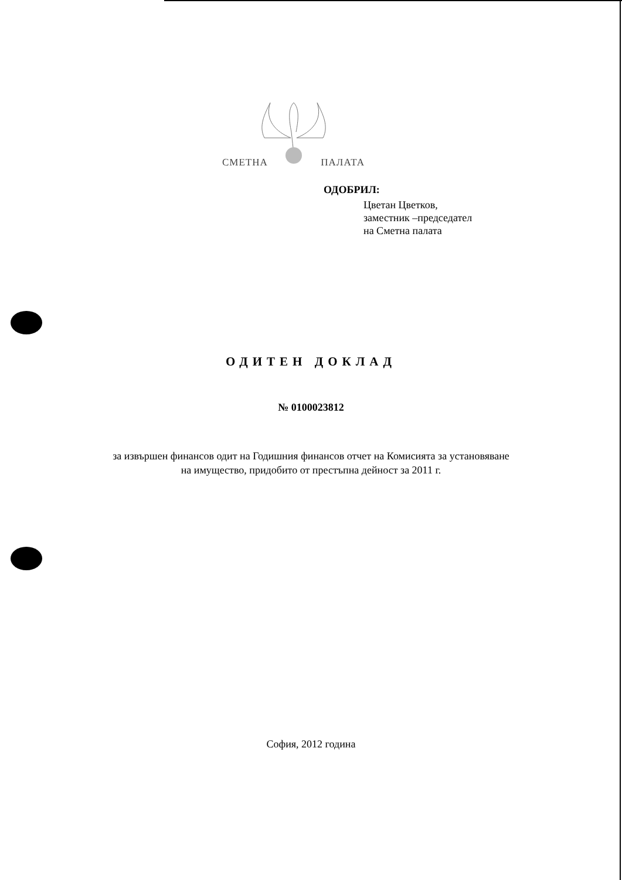СМЕТНА ПАЛАТА
ОДОБРИЛ:
Цветан Цветков,
заместник –председател
на Сметна палата
ОДИТЕН ДОКЛАД
№ 0100023812
за извършен финансов одит на Годишния финансов отчет на Комисията за установяване
на имущество, придобито от престъпна дейност за 2011 г.
София, 2012 година